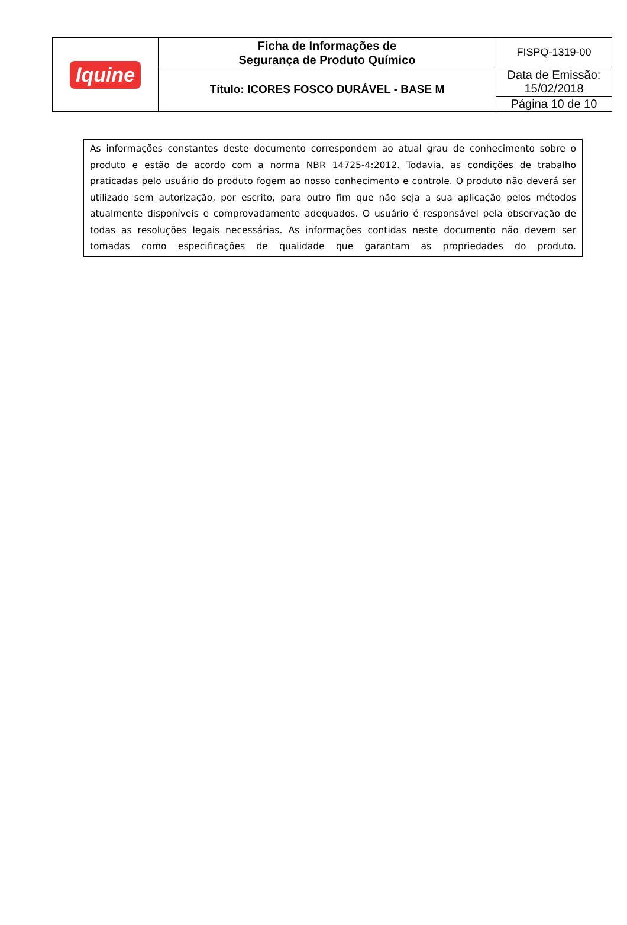| Iquine | Ficha de Informações de Segurança de Produto Químico | FISPQ-1319-00 |
| | Título: ICORES FOSCO DURÁVEL - BASE M | Data de Emissão: 15/02/2018 |
| | | Página 10 de 10 |
As informações constantes deste documento correspondem ao atual grau de conhecimento sobre o produto e estão de acordo com a norma NBR 14725-4:2012. Todavia, as condições de trabalho praticadas pelo usuário do produto fogem ao nosso conhecimento e controle. O produto não deverá ser utilizado sem autorização, por escrito, para outro fim que não seja a sua aplicação pelos métodos atualmente disponíveis e comprovadamente adequados. O usuário é responsável pela observação de todas as resoluções legais necessárias. As informações contidas neste documento não devem ser tomadas como especificações de qualidade que garantam as propriedades do produto.